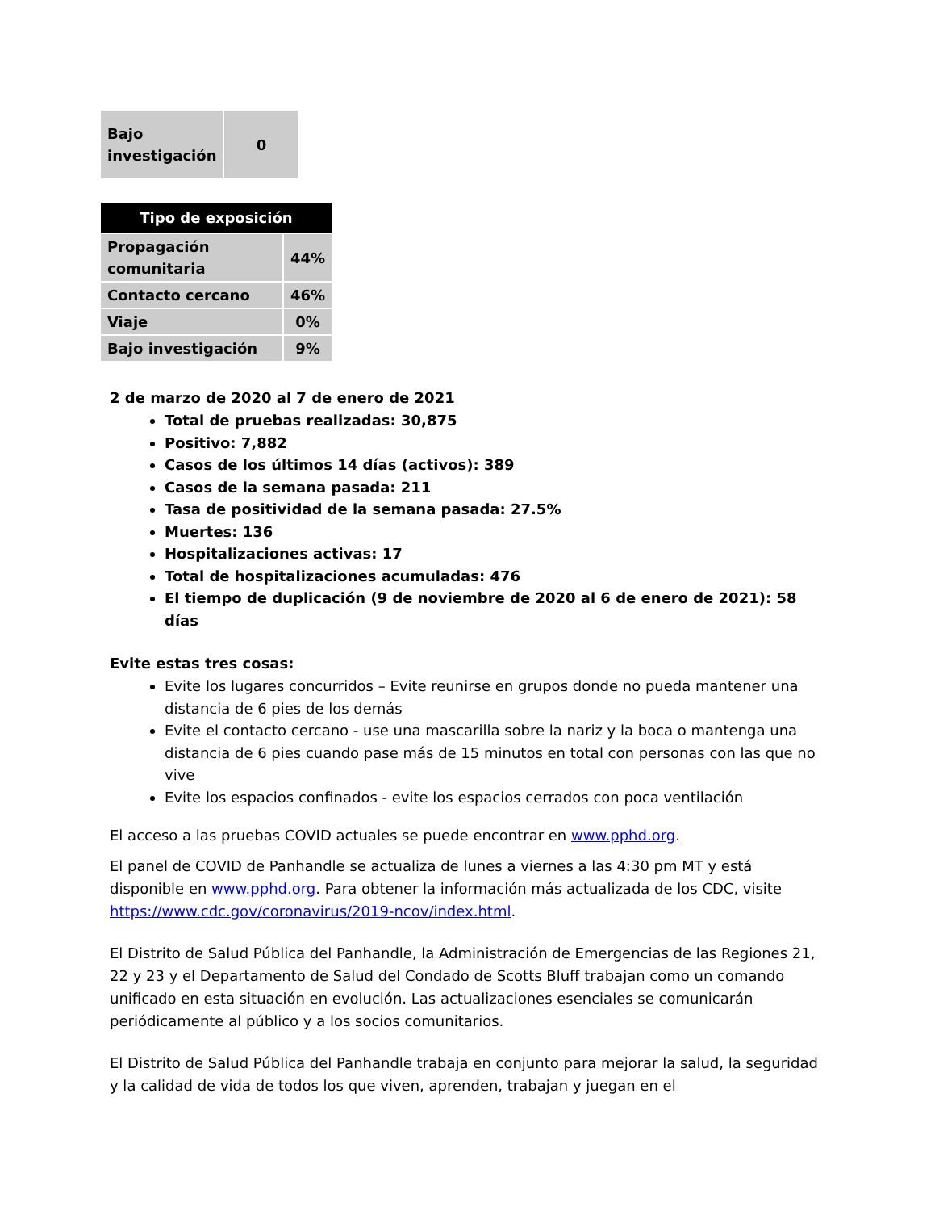| Bajo investigación | 0 |
| Tipo de exposición | |
| --- | --- |
| Propagación comunitaria | 44% |
| Contacto cercano | 46% |
| Viaje | 0% |
| Bajo investigación | 9% |
2 de marzo de 2020 al 7 de enero de 2021
Total de pruebas realizadas: 30,875
Positivo: 7,882
Casos de los últimos 14 días (activos): 389
Casos de la semana pasada: 211
Tasa de positividad de la semana pasada: 27.5%
Muertes: 136
Hospitalizaciones activas: 17
Total de hospitalizaciones acumuladas: 476
El tiempo de duplicación (9 de noviembre de 2020 al 6 de enero de 2021): 58 días
Evite estas tres cosas:
Evite los lugares concurridos – Evite reunirse en grupos donde no pueda mantener una distancia de 6 pies de los demás
Evite el contacto cercano - use una mascarilla sobre la nariz y la boca o mantenga una distancia de 6 pies cuando pase más de 15 minutos en total con personas con las que no vive
Evite los espacios confinados - evite los espacios cerrados con poca ventilación
El acceso a las pruebas COVID actuales se puede encontrar en www.pphd.org.
El panel de COVID de Panhandle se actualiza de lunes a viernes a las 4:30 pm MT y está disponible en www.pphd.org. Para obtener la información más actualizada de los CDC, visite https://www.cdc.gov/coronavirus/2019-ncov/index.html.
El Distrito de Salud Pública del Panhandle, la Administración de Emergencias de las Regiones 21, 22 y 23 y el Departamento de Salud del Condado de Scotts Bluff trabajan como un comando unificado en esta situación en evolución. Las actualizaciones esenciales se comunicarán periódicamente al público y a los socios comunitarios.
El Distrito de Salud Pública del Panhandle trabaja en conjunto para mejorar la salud, la seguridad y la calidad de vida de todos los que viven, aprenden, trabajan y juegan en el